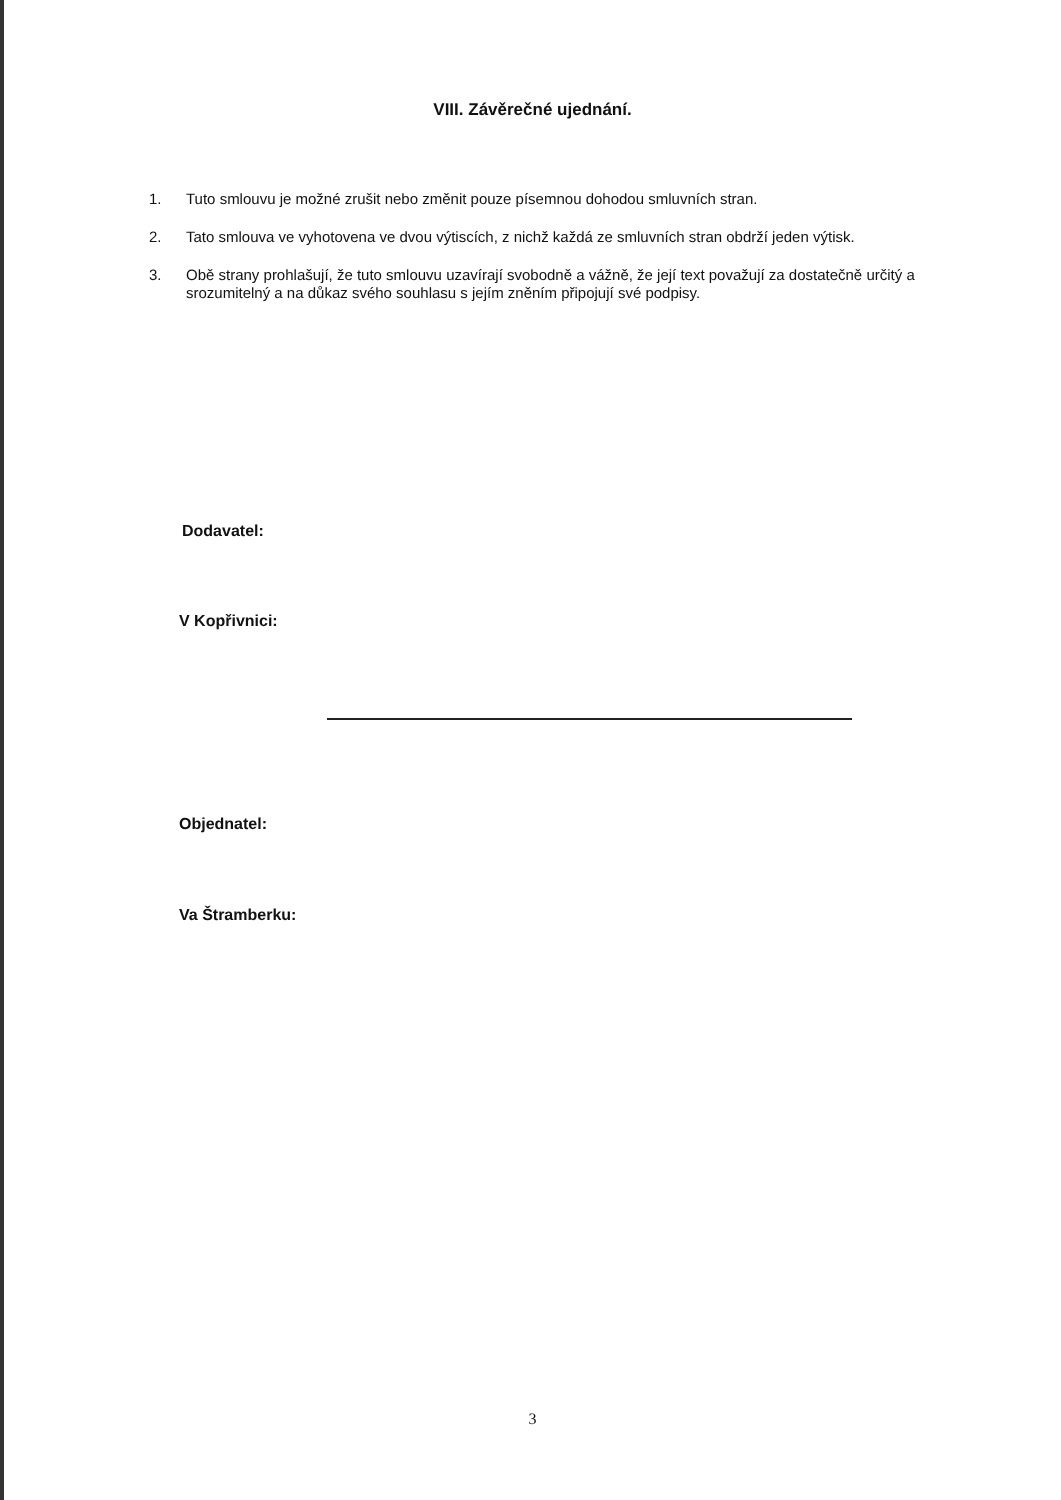VIII. Závěrečné ujednání.
1. Tuto smlouvu je možné zrušit nebo změnit pouze písemnou dohodou smluvních stran.
2. Tato smlouva ve vyhotovena ve dvou výtiscích, z nichž každá ze smluvních stran obdrží jeden výtisk.
3. Obě strany prohlašují, že tuto smlouvu uzavírají svobodně a vážně, že její text považují za dostatečně určitý a srozumitelný a na důkaz svého souhlasu s jejím zněním připojují své podpisy.
Dodavatel:
V Kopřivnici:
Objednatel:
Va Štramberku:
3